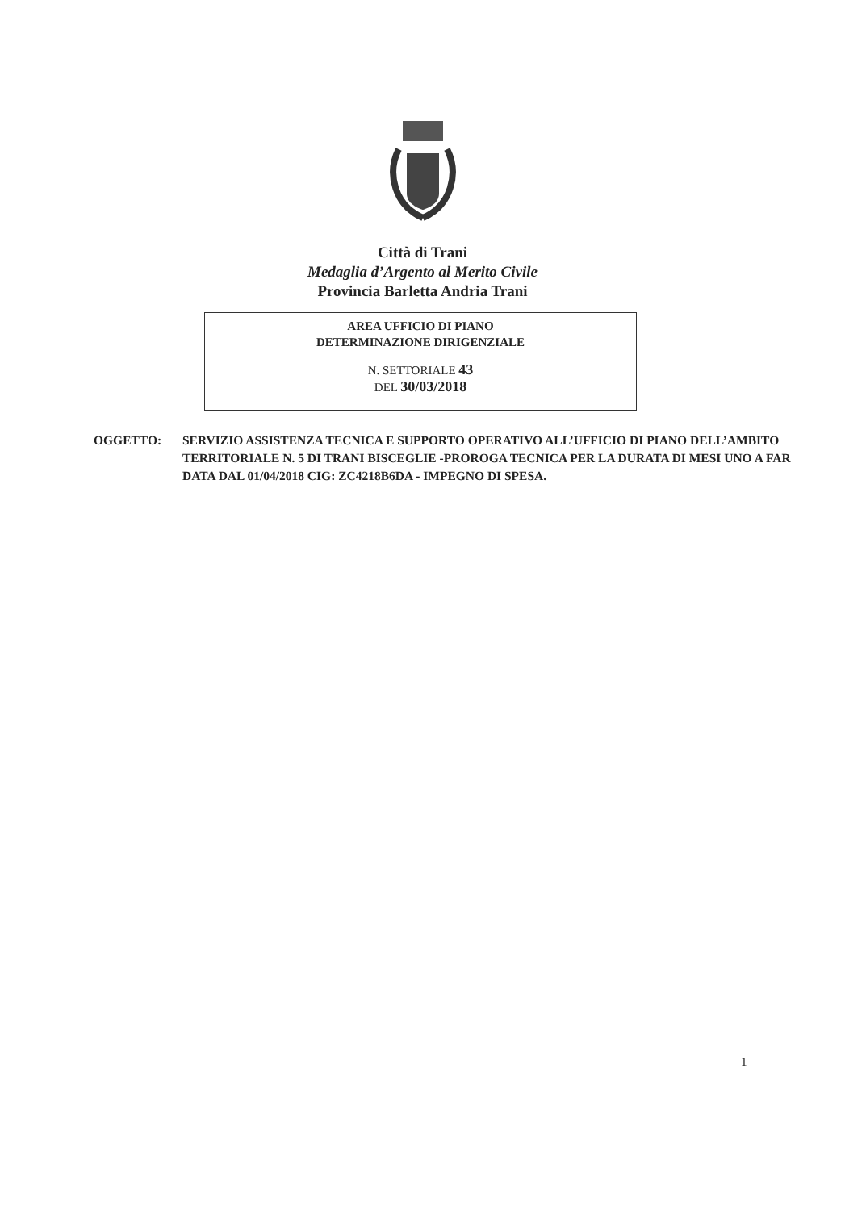Città di Trani
Medaglia d’Argento al Merito Civile
Provincia Barletta Andria Trani
AREA UFFICIO DI PIANO
DETERMINAZIONE DIRIGENZIALE
N. SETTORIALE 43
DEL 30/03/2018
OGGETTO: SERVIZIO ASSISTENZA TECNICA E SUPPORTO OPERATIVO ALL’UFFICIO DI PIANO DELL’AMBITO TERRITORIALE N. 5 DI TRANI BISCEGLIE -PROROGA TECNICA PER LA DURATA DI MESI UNO A FAR DATA DAL 01/04/2018 CIG: ZC4218B6DA - IMPEGNO DI SPESA.
1